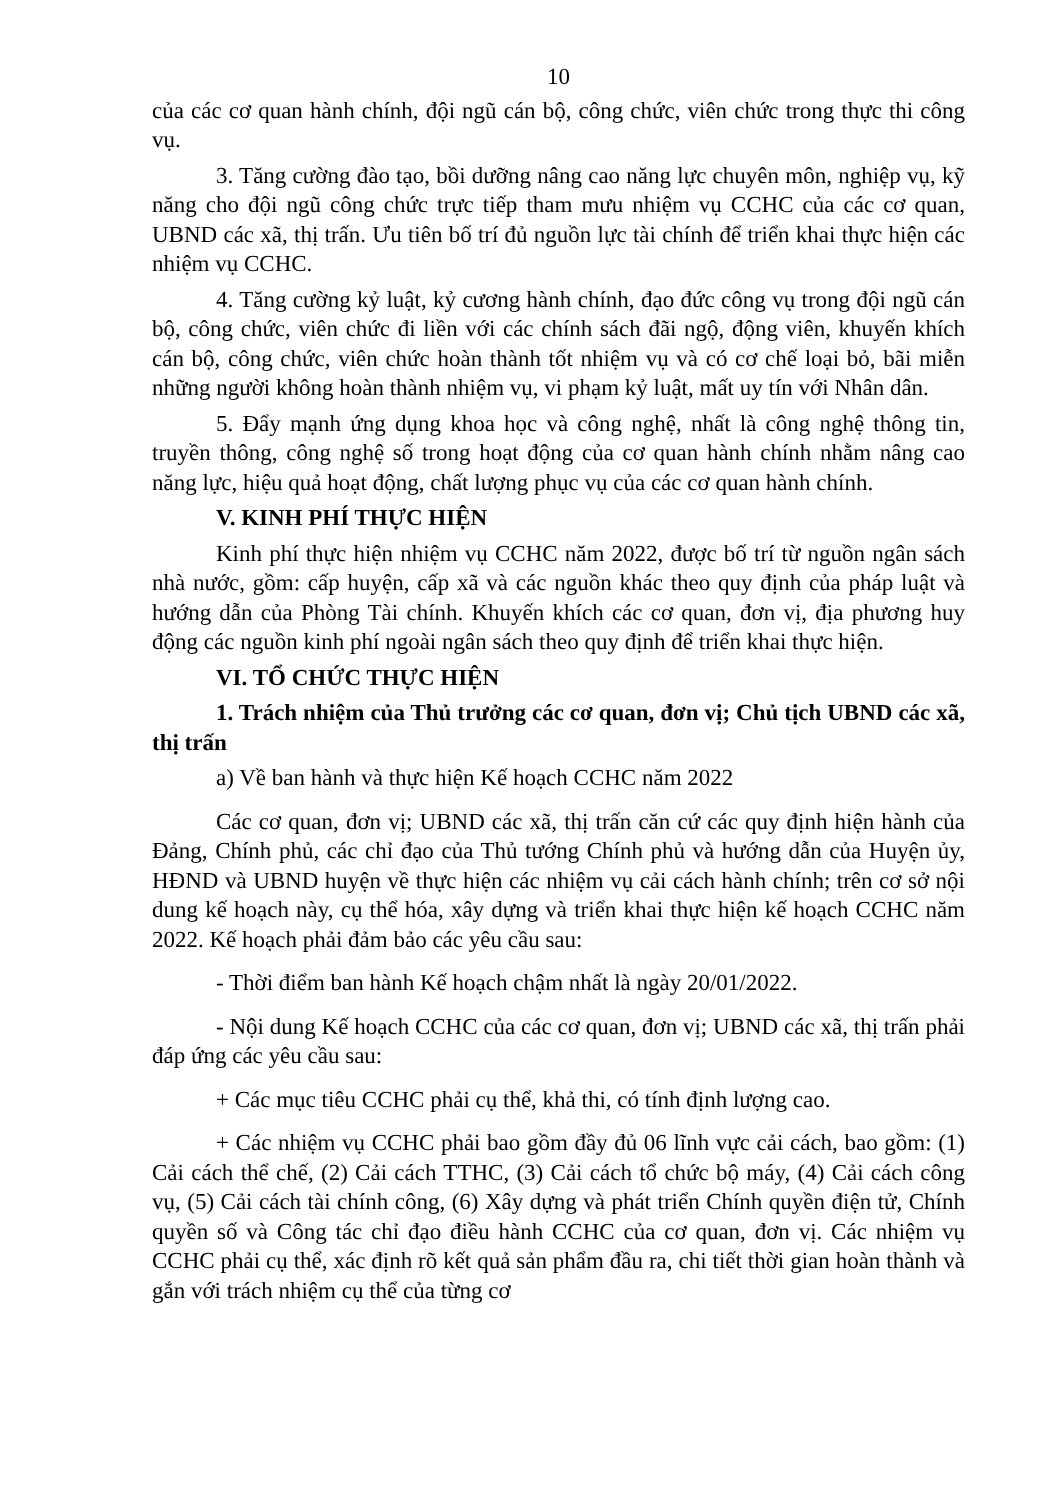10
của các cơ quan hành chính, đội ngũ cán bộ, công chức, viên chức trong thực thi công vụ.
3. Tăng cường đào tạo, bồi dưỡng nâng cao năng lực chuyên môn, nghiệp vụ, kỹ năng cho đội ngũ công chức trực tiếp tham mưu nhiệm vụ CCHC của các cơ quan, UBND các xã, thị trấn. Ưu tiên bố trí đủ nguồn lực tài chính để triển khai thực hiện các nhiệm vụ CCHC.
4. Tăng cường kỷ luật, kỷ cương hành chính, đạo đức công vụ trong đội ngũ cán bộ, công chức, viên chức đi liền với các chính sách đãi ngộ, động viên, khuyến khích cán bộ, công chức, viên chức hoàn thành tốt nhiệm vụ và có cơ chế loại bỏ, bãi miễn những người không hoàn thành nhiệm vụ, vi phạm kỷ luật, mất uy tín với Nhân dân.
5. Đẩy mạnh ứng dụng khoa học và công nghệ, nhất là công nghệ thông tin, truyền thông, công nghệ số trong hoạt động của cơ quan hành chính nhằm nâng cao năng lực, hiệu quả hoạt động, chất lượng phục vụ của các cơ quan hành chính.
V. KINH PHÍ THỰC HIỆN
Kinh phí thực hiện nhiệm vụ CCHC năm 2022, được bố trí từ nguồn ngân sách nhà nước, gồm: cấp huyện, cấp xã và các nguồn khác theo quy định của pháp luật và hướng dẫn của Phòng Tài chính. Khuyến khích các cơ quan, đơn vị, địa phương huy động các nguồn kinh phí ngoài ngân sách theo quy định để triển khai thực hiện.
VI. TỔ CHỨC THỰC HIỆN
1. Trách nhiệm của Thủ trưởng các cơ quan, đơn vị; Chủ tịch UBND các xã, thị trấn
a) Về ban hành và thực hiện Kế hoạch CCHC năm 2022
Các cơ quan, đơn vị; UBND các xã, thị trấn căn cứ các quy định hiện hành của Đảng, Chính phủ, các chỉ đạo của Thủ tướng Chính phủ và hướng dẫn của Huyện ủy, HĐND và UBND huyện về thực hiện các nhiệm vụ cải cách hành chính; trên cơ sở nội dung kế hoạch này, cụ thể hóa, xây dựng và triển khai thực hiện kế hoạch CCHC năm 2022. Kế hoạch phải đảm bảo các yêu cầu sau:
- Thời điểm ban hành Kế hoạch chậm nhất là ngày 20/01/2022.
- Nội dung Kế hoạch CCHC của các cơ quan, đơn vị; UBND các xã, thị trấn phải đáp ứng các yêu cầu sau:
+ Các mục tiêu CCHC phải cụ thể, khả thi, có tính định lượng cao.
+ Các nhiệm vụ CCHC phải bao gồm đầy đủ 06 lĩnh vực cải cách, bao gồm: (1) Cải cách thể chế, (2) Cải cách TTHC, (3) Cải cách tổ chức bộ máy, (4) Cải cách công vụ, (5) Cải cách tài chính công, (6) Xây dựng và phát triển Chính quyền điện tử, Chính quyền số và Công tác chỉ đạo điều hành CCHC của cơ quan, đơn vị. Các nhiệm vụ CCHC phải cụ thể, xác định rõ kết quả sản phẩm đầu ra, chi tiết thời gian hoàn thành và gắn với trách nhiệm cụ thể của từng cơ